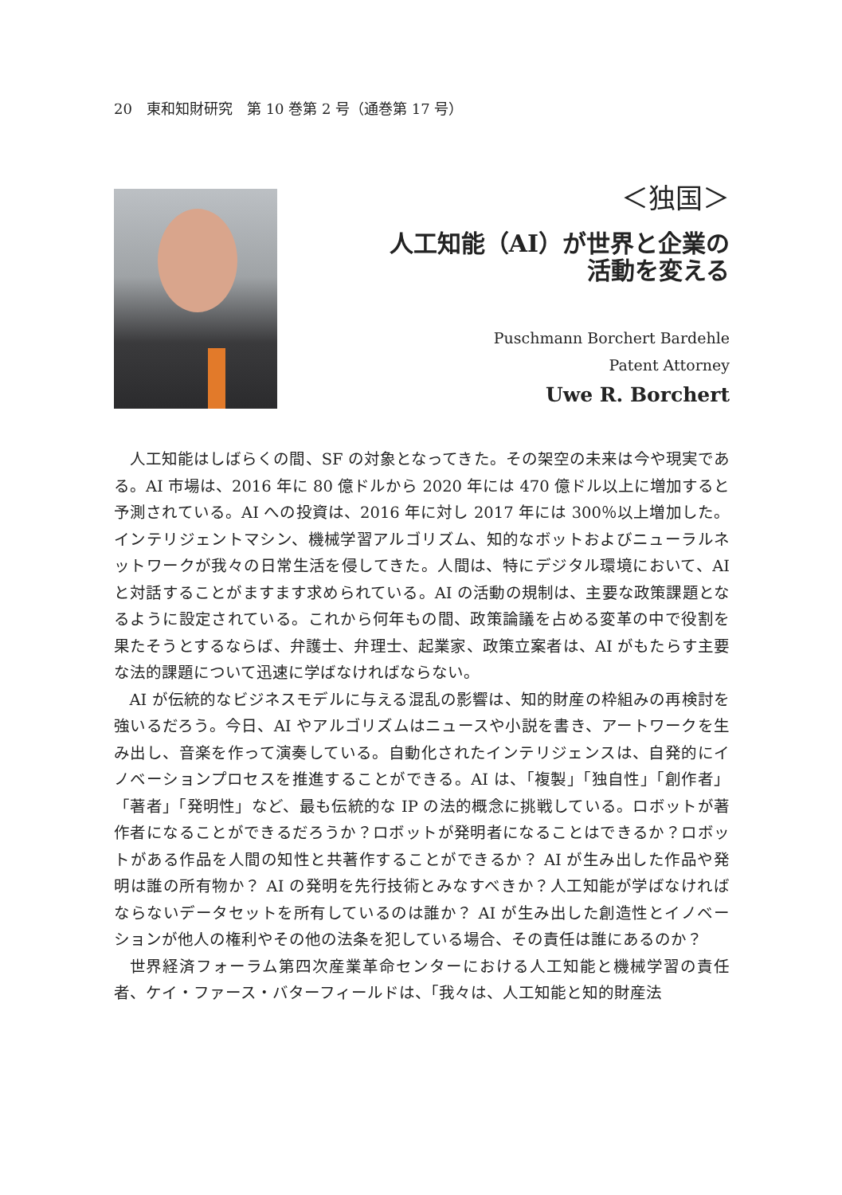20　東和知財研究　第 10 巻第 2 号（通巻第 17 号）
＜独国＞
人工知能（AI）が世界と企業の
活動を変える
Puschmann Borchert Bardehle
Patent Attorney
Uwe R. Borchert
人工知能はしばらくの間、SF の対象となってきた。その架空の未来は今や現実である。AI 市場は、2016 年に 80 億ドルから 2020 年には 470 億ドル以上に増加すると予測されている。AI への投資は、2016 年に対し 2017 年には 300％以上増加した。インテリジェントマシン、機械学習アルゴリズム、知的なボットおよびニューラルネットワークが我々の日常生活を侵してきた。人間は、特にデジタル環境において、AI と対話することがますます求められている。AI の活動の規制は、主要な政策課題となるように設定されている。これから何年もの間、政策論議を占める変革の中で役割を果たそうとするならば、弁護士、弁理士、起業家、政策立案者は、AI がもたらす主要な法的課題について迅速に学ばなければならない。
AI が伝統的なビジネスモデルに与える混乱の影響は、知的財産の枠組みの再検討を強いるだろう。今日、AI やアルゴリズムはニュースや小説を書き、アートワークを生み出し、音楽を作って演奏している。自動化されたインテリジェンスは、自発的にイノベーションプロセスを推進することができる。AI は、「複製」「独自性」「創作者」「著者」「発明性」など、最も伝統的な IP の法的概念に挑戦している。ロボットが著作者になることができるだろうか？ロボットが発明者になることはできるか？ロボットがある作品を人間の知性と共著作することができるか？ AI が生み出した作品や発明は誰の所有物か？ AI の発明を先行技術とみなすべきか？人工知能が学ばなければならないデータセットを所有しているのは誰か？ AI が生み出した創造性とイノベーションが他人の権利やその他の法条を犯している場合、その責任は誰にあるのか？
世界経済フォーラム第四次産業革命センターにおける人工知能と機械学習の責任者、ケイ・ファース・バターフィールドは、「我々は、人工知能と知的財産法